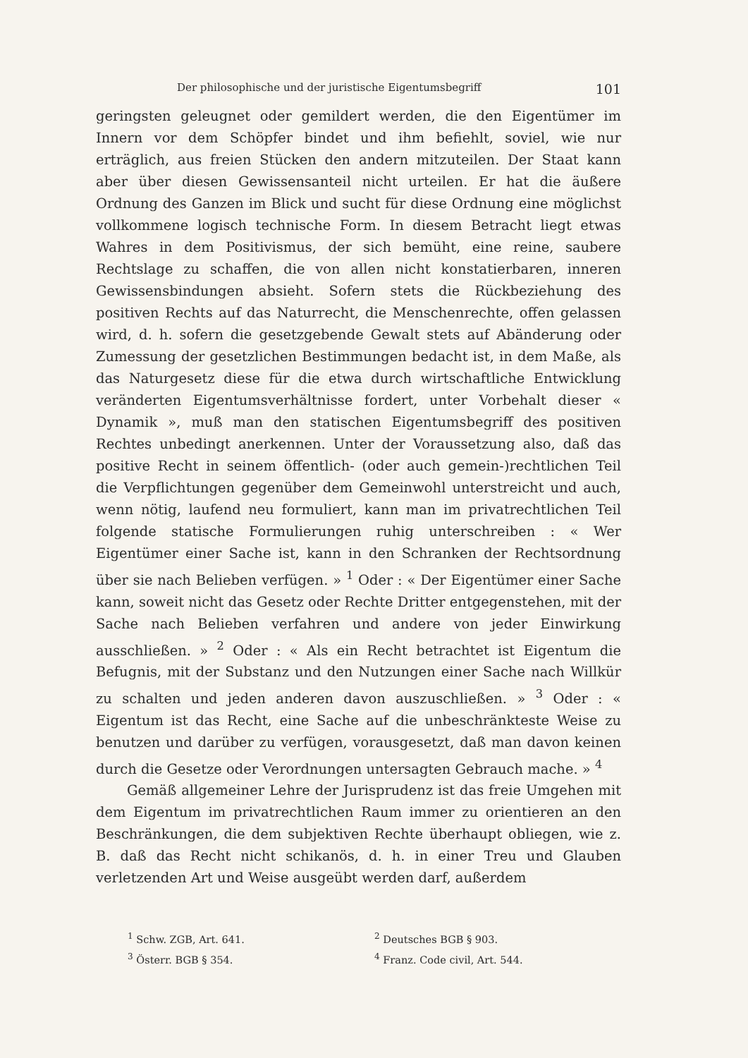Der philosophische und der juristische Eigentumsbegriff 101
geringsten geleugnet oder gemildert werden, die den Eigentümer im Innern vor dem Schöpfer bindet und ihm befiehlt, soviel, wie nur erträglich, aus freien Stücken den andern mitzuteilen. Der Staat kann aber über diesen Gewissensanteil nicht urteilen. Er hat die äußere Ordnung des Ganzen im Blick und sucht für diese Ordnung eine möglichst vollkommene logisch technische Form. In diesem Betracht liegt etwas Wahres in dem Positivismus, der sich bemüht, eine reine, saubere Rechtslage zu schaffen, die von allen nicht konstatierbaren, inneren Gewissensbindungen absieht. Sofern stets die Rückbeziehung des positiven Rechts auf das Naturrecht, die Menschenrechte, offen gelassen wird, d. h. sofern die gesetzgebende Gewalt stets auf Abänderung oder Zumessung der gesetzlichen Bestimmungen bedacht ist, in dem Maße, als das Naturgesetz diese für die etwa durch wirtschaftliche Entwicklung veränderten Eigentumsverhältnisse fordert, unter Vorbehalt dieser « Dynamik », muß man den statischen Eigentumsbegriff des positiven Rechtes unbedingt anerkennen. Unter der Voraussetzung also, daß das positive Recht in seinem öffentlich- (oder auch gemein-)rechtlichen Teil die Verpflichtungen gegenüber dem Gemeinwohl unterstreicht und auch, wenn nötig, laufend neu formuliert, kann man im privatrechtlichen Teil folgende statische Formulierungen ruhig unterschreiben : « Wer Eigentümer einer Sache ist, kann in den Schranken der Rechtsordnung über sie nach Belieben verfügen. » <sup>1</sup> Oder : « Der Eigentümer einer Sache kann, soweit nicht das Gesetz oder Rechte Dritter entgegenstehen, mit der Sache nach Belieben verfahren und andere von jeder Einwirkung ausschließen. » <sup>2</sup> Oder : « Als ein Recht betrachtet ist Eigentum die Befugnis, mit der Substanz und den Nutzungen einer Sache nach Willkür zu schalten und jeden anderen davon auszuschließen. » <sup>3</sup> Oder : « Eigentum ist das Recht, eine Sache auf die unbeschränkteste Weise zu benutzen und darüber zu verfügen, vorausgesetzt, daß man davon keinen durch die Gesetze oder Verordnungen untersagten Gebrauch mache. » <sup>4</sup>
Gemäß allgemeiner Lehre der Jurisprudenz ist das freie Umgehen mit dem Eigentum im privatrechtlichen Raum immer zu orientieren an den Beschränkungen, die dem subjektiven Rechte überhaupt obliegen, wie z. B. daß das Recht nicht schikanös, d. h. in einer Treu und Glauben verletzenden Art und Weise ausgeübt werden darf, außerdem
<sup>1</sup> Schw. ZGB, Art. 641.
<sup>2</sup> Deutsches BGB § 903.
<sup>3</sup> Österr. BGB § 354.
<sup>4</sup> Franz. Code civil, Art. 544.